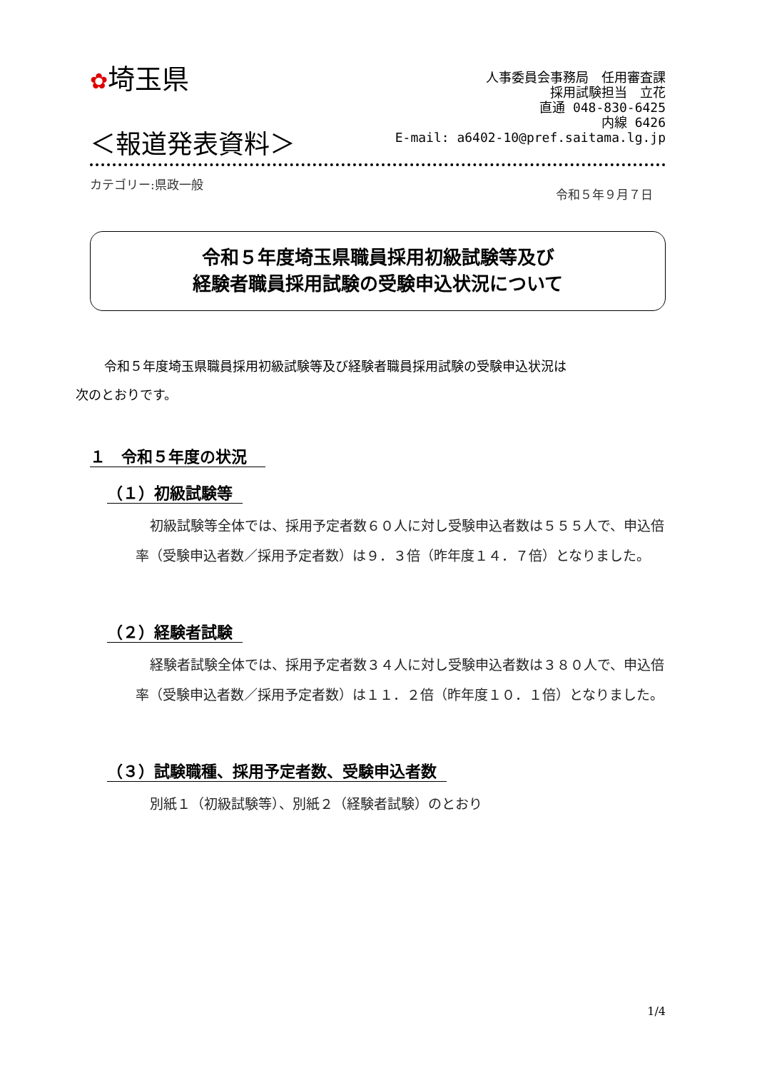✿埼玉県
人事委員会事務局　任用審査課
採用試験担当　立花
直通 048-830-6425
内線 6426
E-mail: a6402-10@pref.saitama.lg.jp
＜報道発表資料＞
カテゴリー:県政一般
令和５年９月７日
令和５年度埼玉県職員採用初級試験等及び
経験者職員採用試験の受験申込状況について
令和５年度埼玉県職員採用初級試験等及び経験者職員採用試験の受験申込状況は
次のとおりです。
１　令和５年度の状況
（１）初級試験等
初級試験等全体では、採用予定者数６０人に対し受験申込者数は５５５人で、申込倍率（受験申込者数／採用予定者数）は９．３倍（昨年度１４．７倍）となりました。
（２）経験者試験
経験者試験全体では、採用予定者数３４人に対し受験申込者数は３８０人で、申込倍率（受験申込者数／採用予定者数）は１１．２倍（昨年度１０．１倍）となりました。
（３）試験職種、採用予定者数、受験申込者数
別紙１（初級試験等）、別紙２（経験者試験）のとおり
1/4